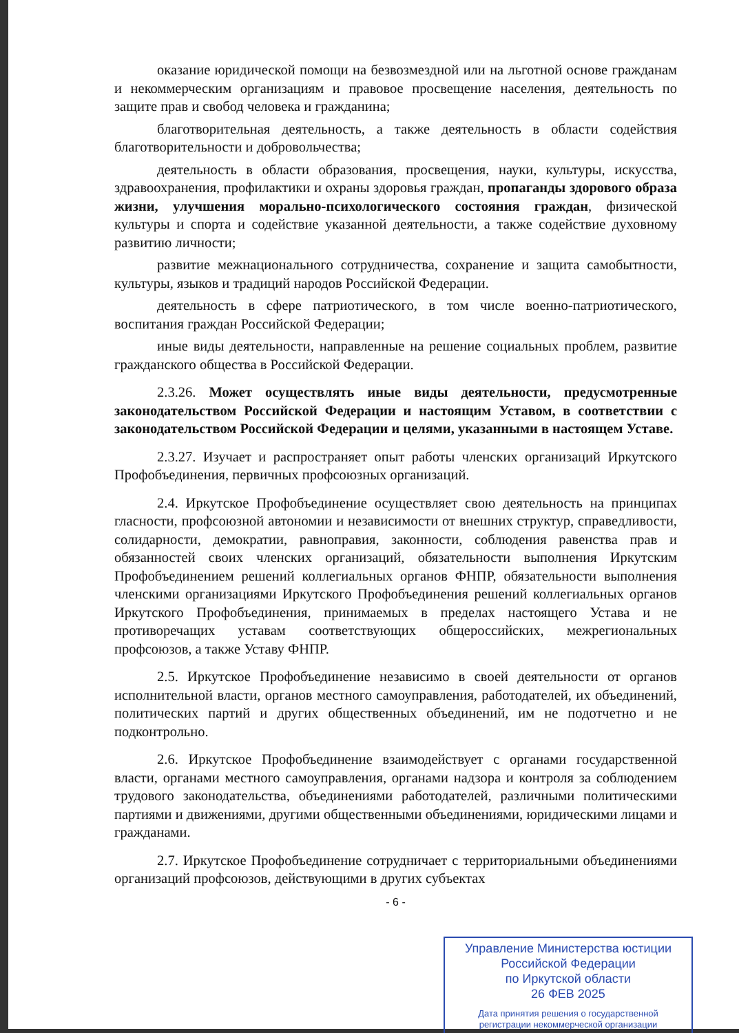оказание юридической помощи на безвозмездной или на льготной основе гражданам и некоммерческим организациям и правовое просвещение населения, деятельность по защите прав и свобод человека и гражданина;
благотворительная деятельность, а также деятельность в области содействия благотворительности и добровольчества;
деятельность в области образования, просвещения, науки, культуры, искусства, здравоохранения, профилактики и охраны здоровья граждан, пропаганды здорового образа жизни, улучшения морально-психологического состояния граждан, физической культуры и спорта и содействие указанной деятельности, а также содействие духовному развитию личности;
развитие межнационального сотрудничества, сохранение и защита самобытности, культуры, языков и традиций народов Российской Федерации.
деятельность в сфере патриотического, в том числе военно-патриотического, воспитания граждан Российской Федерации;
иные виды деятельности, направленные на решение социальных проблем, развитие гражданского общества в Российской Федерации.
2.3.26. Может осуществлять иные виды деятельности, предусмотренные законодательством Российской Федерации и настоящим Уставом, в соответствии с законодательством Российской Федерации и целями, указанными в настоящем Уставе.
2.3.27. Изучает и распространяет опыт работы членских организаций Иркутского Профобъединения, первичных профсоюзных организаций.
2.4. Иркутское Профобъединение осуществляет свою деятельность на принципах гласности, профсоюзной автономии и независимости от внешних структур, справедливости, солидарности, демократии, равноправия, законности, соблюдения равенства прав и обязанностей своих членских организаций, обязательности выполнения Иркутским Профобъединением решений коллегиальных органов ФНПР, обязательности выполнения членскими организациями Иркутского Профобъединения решений коллегиальных органов Иркутского Профобъединения, принимаемых в пределах настоящего Устава и не противоречащих уставам соответствующих общероссийских, межрегиональных профсоюзов, а также Уставу ФНПР.
2.5. Иркутское Профобъединение независимо в своей деятельности от органов исполнительной власти, органов местного самоуправления, работодателей, их объединений, политических партий и других общественных объединений, им не подотчетно и не подконтрольно.
2.6. Иркутское Профобъединение взаимодействует с органами государственной власти, органами местного самоуправления, органами надзора и контроля за соблюдением трудового законодательства, объединениями работодателей, различными политическими партиями и движениями, другими общественными объединениями, юридическими лицами и гражданами.
2.7. Иркутское Профобъединение сотрудничает с территориальными объединениями организаций профсоюзов, действующими в других субъектах
- 6 -
Управление Министерства юстиции
Российской Федерации
по Иркутской области
26 ФЕВ 2025
Дата принятия решения о государственной
регистрации некоммерческой организации